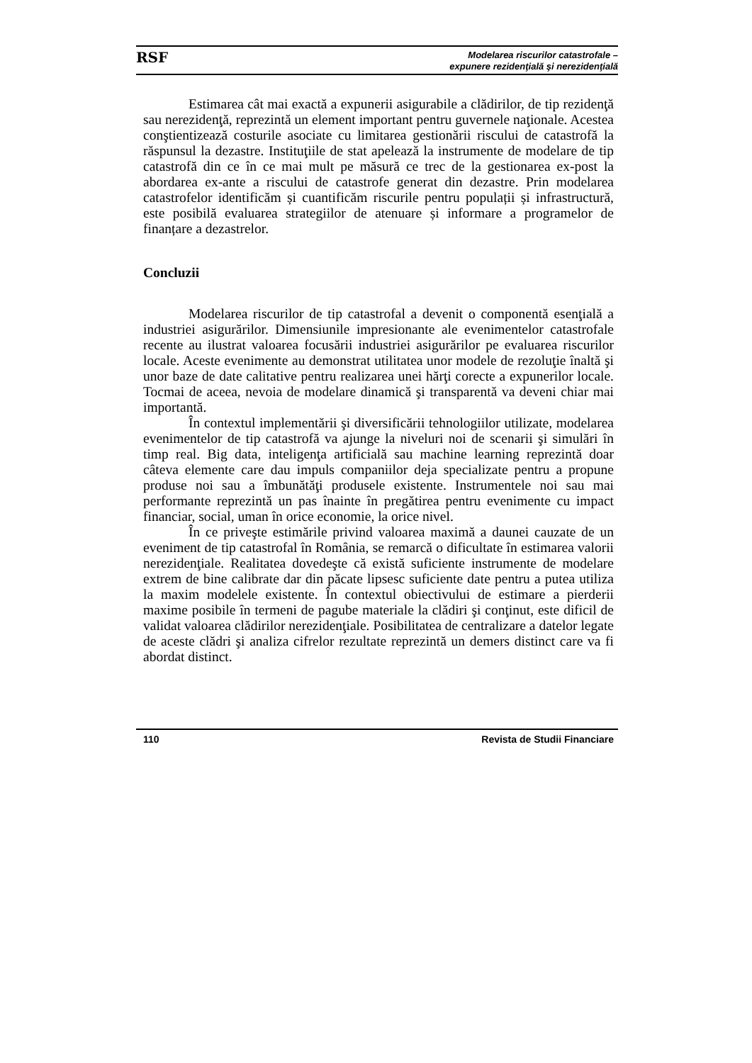RSF Modelarea riscurilor catastrofale –
expunere rezidenţială şi nerezidenţială
Estimarea cât mai exactă a expunerii asigurabile a clădirilor, de tip rezidenţă sau nerezidenţă, reprezintă un element important pentru guvernele naţionale. Acestea conştientizează costurile asociate cu limitarea gestionării riscului de catastrofă la răspunsul la dezastre. Instituţiile de stat apelează la instrumente de modelare de tip catastrofă din ce în ce mai mult pe măsură ce trec de la gestionarea ex-post la abordarea ex-ante a riscului de catastrofe generat din dezastre. Prin modelarea catastrofelor identificăm și cuantificăm riscurile pentru populații și infrastructură, este posibilă evaluarea strategiilor de atenuare și informare a programelor de finanțare a dezastrelor.
Concluzii
Modelarea riscurilor de tip catastrofal a devenit o componentă esenţială a industriei asigurărilor. Dimensiunile impresionante ale evenimentelor catastrofale recente au ilustrat valoarea focusării industriei asigurărilor pe evaluarea riscurilor locale. Aceste evenimente au demonstrat utilitatea unor modele de rezoluţie înaltă şi unor baze de date calitative pentru realizarea unei hărţi corecte a expunerilor locale. Tocmai de aceea, nevoia de modelare dinamică şi transparentă va deveni chiar mai importantă.
În contextul implementării şi diversificării tehnologiilor utilizate, modelarea evenimentelor de tip catastrofă va ajunge la niveluri noi de scenarii şi simulări în timp real. Big data, inteligenţa artificială sau machine learning reprezintă doar câteva elemente care dau impuls companiilor deja specializate pentru a propune produse noi sau a îmbunătăţi produsele existente. Instrumentele noi sau mai performante reprezintă un pas înainte în pregătirea pentru evenimente cu impact financiar, social, uman în orice economie, la orice nivel.
În ce priveşte estimările privind valoarea maximă a daunei cauzate de un eveniment de tip catastrofal în România, se remarcă o dificultate în estimarea valorii nerezidenţiale. Realitatea dovedeşte că există suficiente instrumente de modelare extrem de bine calibrate dar din păcate lipsesc suficiente date pentru a putea utiliza la maxim modelele existente. În contextul obiectivului de estimare a pierderii maxime posibile în termeni de pagube materiale la clădiri şi conţinut, este dificil de validat valoarea clădirilor nerezidenţiale. Posibilitatea de centralizare a datelor legate de aceste clădri şi analiza cifrelor rezultate reprezintă un demers distinct care va fi abordat distinct.
110 Revista de Studii Financiare